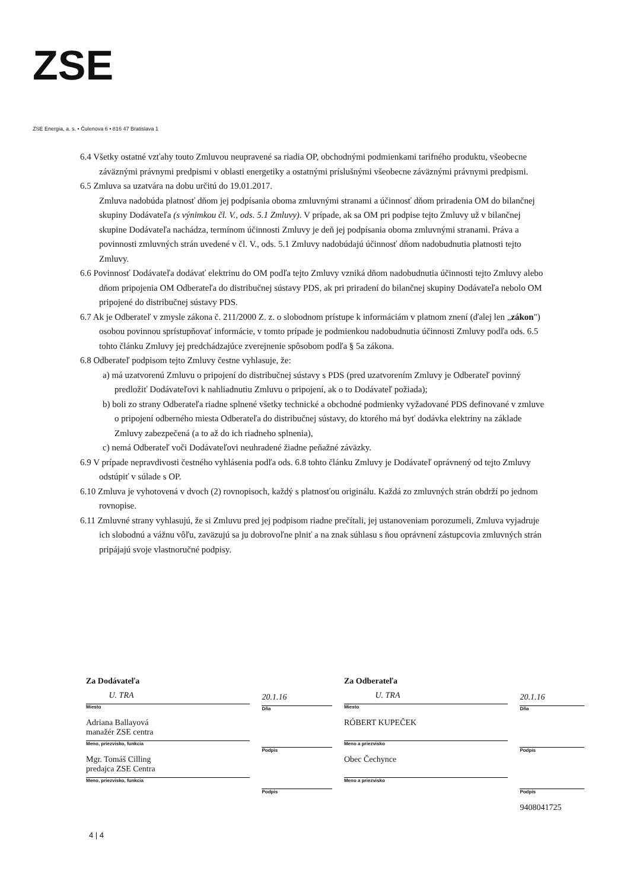ZSE
ZSE Energia, a. s. • Čulenova 6 • 816 47 Bratislava 1
6.4 Všetky ostatné vzťahy touto Zmluvou neupravené sa riadia OP, obchodnými podmienkami tarifného produktu, všeobecne záväznými právnymi predpismi v oblasti energetiky a ostatnými príslušnými všeobecne záväznými právnymi predpismi.
6.5 Zmluva sa uzatvára na dobu určitú do 19.01.2017.
Zmluva nadobúda platnosť dňom jej podpísania oboma zmluvnými stranami a účinnosť dňom priradenia OM do bilančnej skupiny Dodávateľa (s výnimkou čl. V., ods. 5.1 Zmluvy). V prípade, ak sa OM pri podpise tejto Zmluvy už v bilančnej skupine Dodávateľa nachádza, termínom účinnosti Zmluvy je deň jej podpísania oboma zmluvnými stranami. Práva a povinnosti zmluvných strán uvedené v čl. V., ods. 5.1 Zmluvy nadobúdajú účinnosť dňom nadobudnutia platnosti tejto Zmluvy.
6.6 Povinnosť Dodávateľa dodávať elektrinu do OM podľa tejto Zmluvy vzniká dňom nadobudnutia účinnosti tejto Zmluvy alebo dňom pripojenia OM Odberateľa do distribučnej sústavy PDS, ak pri priradení do bilančnej skupiny Dodávateľa nebolo OM pripojené do distribučnej sústavy PDS.
6.7 Ak je Odberateľ v zmysle zákona č. 211/2000 Z. z. o slobodnom prístupe k informáciám v platnom znení (ďalej len „zákon") osobou povinnou sprístupňovať informácie, v tomto prípade je podmienkou nadobudnutia účinnosti Zmluvy podľa ods. 6.5 tohto článku Zmluvy jej predchádzajúce zverejnenie spôsobom podľa § 5a zákona.
6.8 Odberateľ podpisom tejto Zmluvy čestne vyhlasuje, že:
a) má uzatvorenú Zmluvu o pripojení do distribučnej sústavy s PDS (pred uzatvorením Zmluvy je Odberateľ povinný predložiť Dodávateľovi k nahliadnutiu Zmluvu o pripojení, ak o to Dodávateľ požiada);
b) boli zo strany Odberateľa riadne splnené všetky technické a obchodné podmienky vyžadované PDS definované v zmluve o pripojení odberného miesta Odberateľa do distribučnej sústavy, do ktorého má byť dodávka elektriny na základe Zmluvy zabezpečená (a to až do ich riadneho splnenia),
c) nemá Odberateľ voči Dodávateľovi neuhradené žiadne peňažné záväzky.
6.9 V prípade nepravdivosti čestného vyhlásenia podľa ods. 6.8 tohto článku Zmluvy je Dodávateľ oprávnený od tejto Zmluvy odstúpiť v súlade s OP.
6.10 Zmluva je vyhotovená v dvoch (2) rovnopisoch, každý s platnosťou originálu. Každá zo zmluvných strán obdrží po jednom rovnopise.
6.11 Zmluvné strany vyhlasujú, že si Zmluvu pred jej podpisom riadne prečítali, jej ustanoveniam porozumeli, Zmluva vyjadruje ich slobodnú a vážnu vôľu, zaväzujú sa ju dobrovoľne plniť a na znak súhlasu s ňou oprávnení zástupcovia zmluvných strán pripájajú svoje vlastnoručné podpisy.
Za Dodávateľa
U. TRA
Miesto
Adriana Ballayová
manažér ZSE centra
Meno, priezvisko, funkcia
Mgr. Tomáš Cilling
predajca ZSE Centra
Meno, priezvisko, funkcia
20.1.16
Dňa
Podpis
Podpis
Za Odberateľa
U. TRA
Miesto
RÓBERT KUPEČEK
Meno a priezvisko
Obec Čechynce
Meno a priezvisko
20.1.16
Dňa
Podpis
Podpis
9408041725
4 | 4